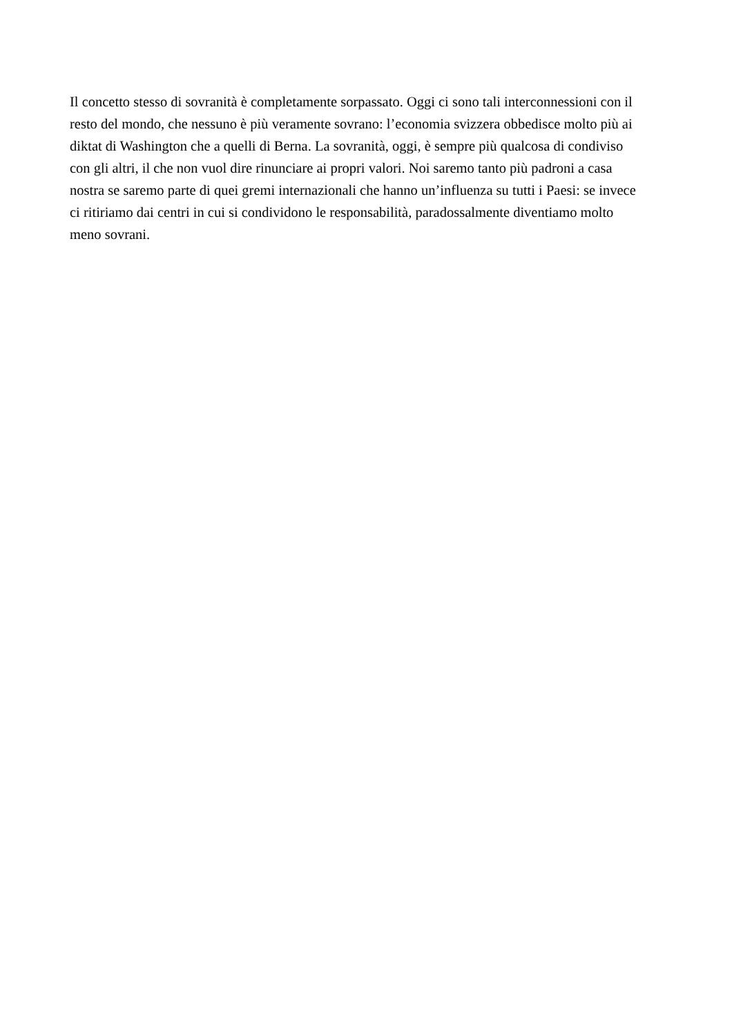Il concetto stesso di sovranità è completamente sorpassato. Oggi ci sono tali interconnessioni con il
resto del mondo, che nessuno è più veramente sovrano: l’economia svizzera obbedisce molto più ai
diktat di Washington che a quelli di Berna. La sovranità, oggi, è sempre più qualcosa di condiviso
con gli altri, il che non vuol dire rinunciare ai propri valori. Noi saremo tanto più padroni a casa
nostra se saremo parte di quei gremi internazionali che hanno un’influenza su tutti i Paesi: se invece
ci ritiriamo dai centri in cui si condividono le responsabilità, paradossalmente diventiamo molto
meno sovrani.